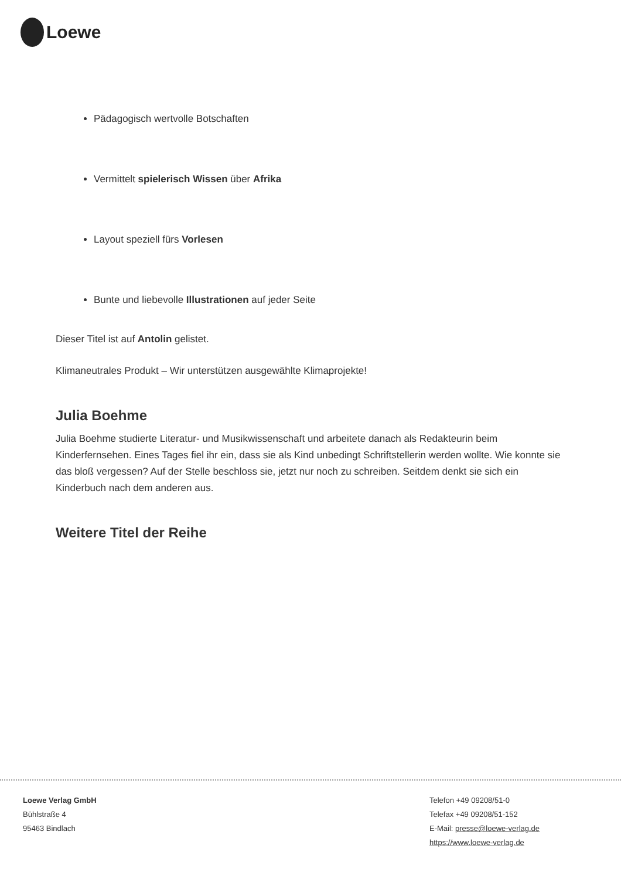Loewe
Pädagogisch wertvolle Botschaften
Vermittelt spielerisch Wissen über Afrika
Layout speziell fürs Vorlesen
Bunte und liebevolle Illustrationen auf jeder Seite
Dieser Titel ist auf Antolin gelistet.
Klimaneutrales Produkt – Wir unterstützen ausgewählte Klimaprojekte!
Julia Boehme
Julia Boehme studierte Literatur- und Musikwissenschaft und arbeitete danach als Redakteurin beim Kinderfernsehen. Eines Tages fiel ihr ein, dass sie als Kind unbedingt Schriftstellerin werden wollte. Wie konnte sie das bloß vergessen? Auf der Stelle beschloss sie, jetzt nur noch zu schreiben. Seitdem denkt sie sich ein Kinderbuch nach dem anderen aus.
Weitere Titel der Reihe
Loewe Verlag GmbH
Bühlstraße 4
95463 Bindlach
Telefon +49 09208/51-0
Telefax +49 09208/51-152
E-Mail: presse@loewe-verlag.de
https://www.loewe-verlag.de